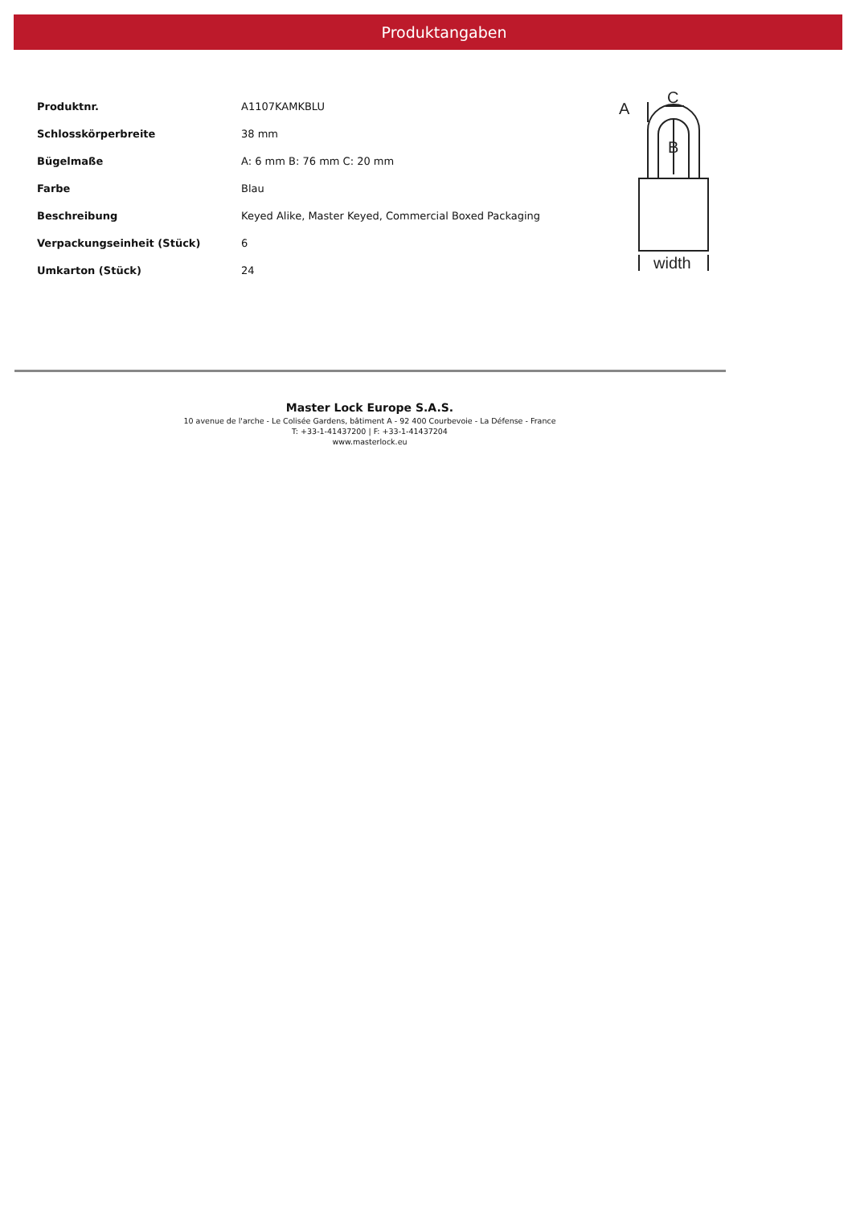Produktangaben
| Produktnr. | A1107KAMKBLU |
| Schlosskörperbreite | 38 mm |
| Bügelmaße | A: 6 mm B: 76 mm C: 20 mm |
| Farbe | Blau |
| Beschreibung | Keyed Alike, Master Keyed, Commercial Boxed Packaging |
| Verpackungseinheit (Stück) | 6 |
| Umkarton (Stück) | 24 |
A
C
B
width
Master Lock Europe S.A.S.
10 avenue de l'arche - Le Colisée Gardens, bâtiment A - 92 400 Courbevoie - La Défense - France
T: +33-1-41437200 | F: +33-1-41437204
www.masterlock.eu